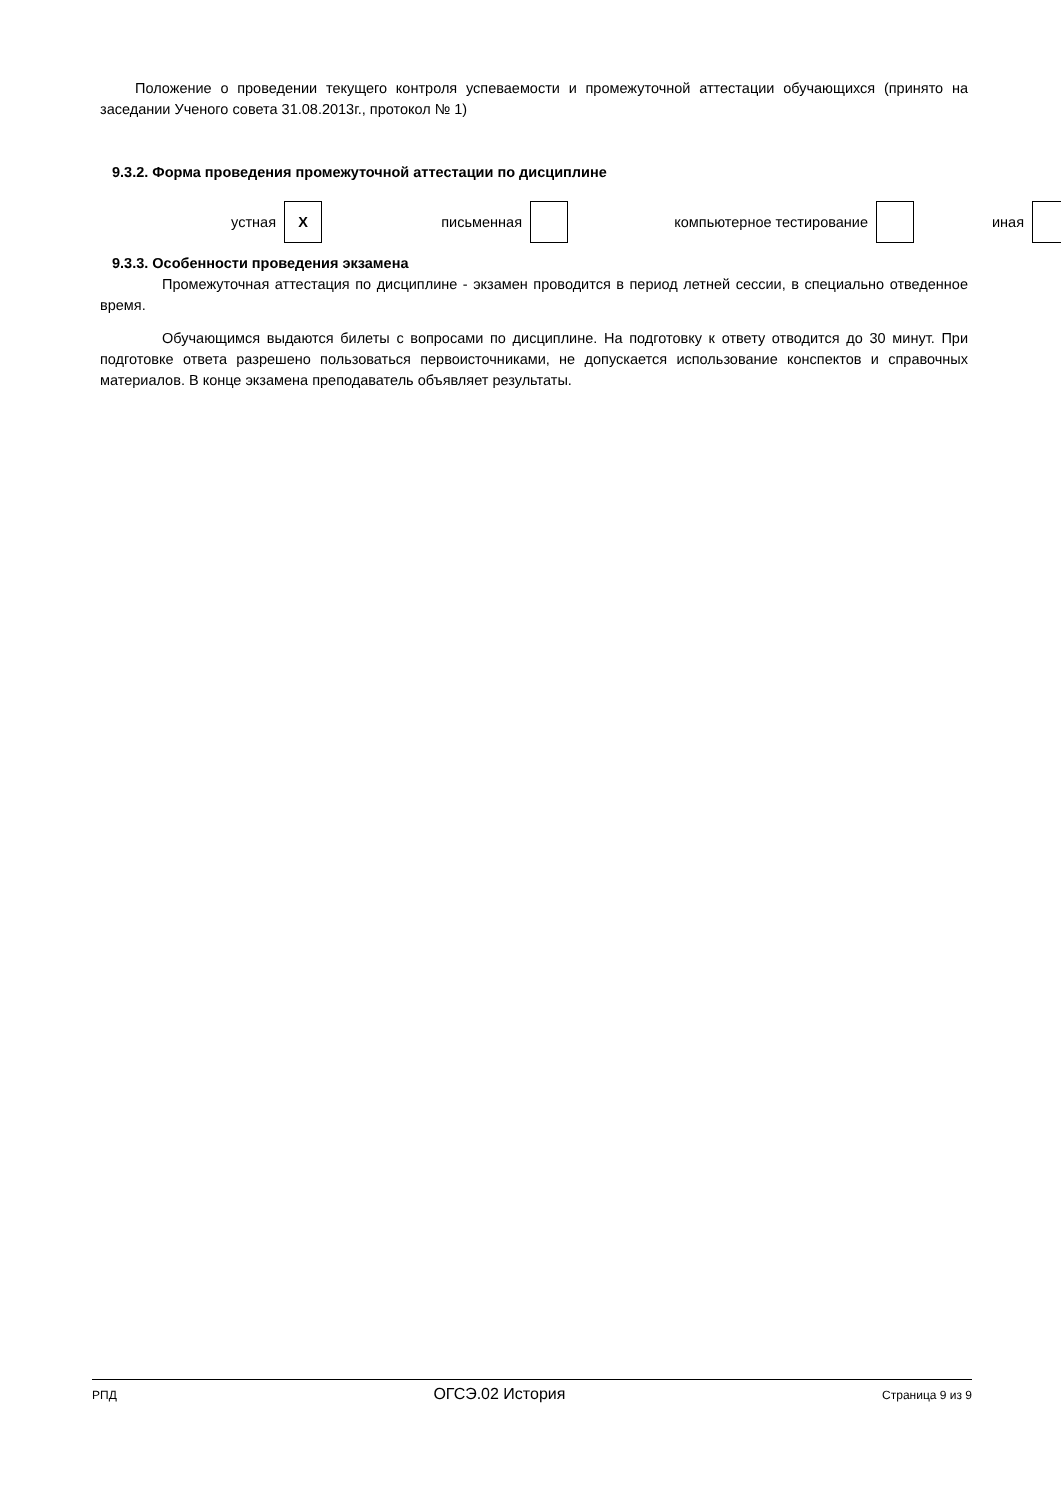Положение о проведении текущего контроля успеваемости и промежуточной аттестации обучающихся (принято на заседании Ученого совета 31.08.2013г., протокол № 1)
9.3.2. Форма проведения промежуточной аттестации по дисциплине
| устная | X | письменная | | компьютерное тестирование | | иная | |
9.3.3. Особенности проведения экзамена
Промежуточная аттестация по дисциплине - экзамен проводится в период летней сессии, в специально отведенное время.
Обучающимся выдаются билеты с вопросами по дисциплине. На подготовку к ответу отводится до 30 минут. При подготовке ответа разрешено пользоваться первоисточниками, не допускается использование конспектов и справочных материалов. В конце экзамена преподаватель объявляет результаты.
РПД ОГСЭ.02 История Страница 9 из 9